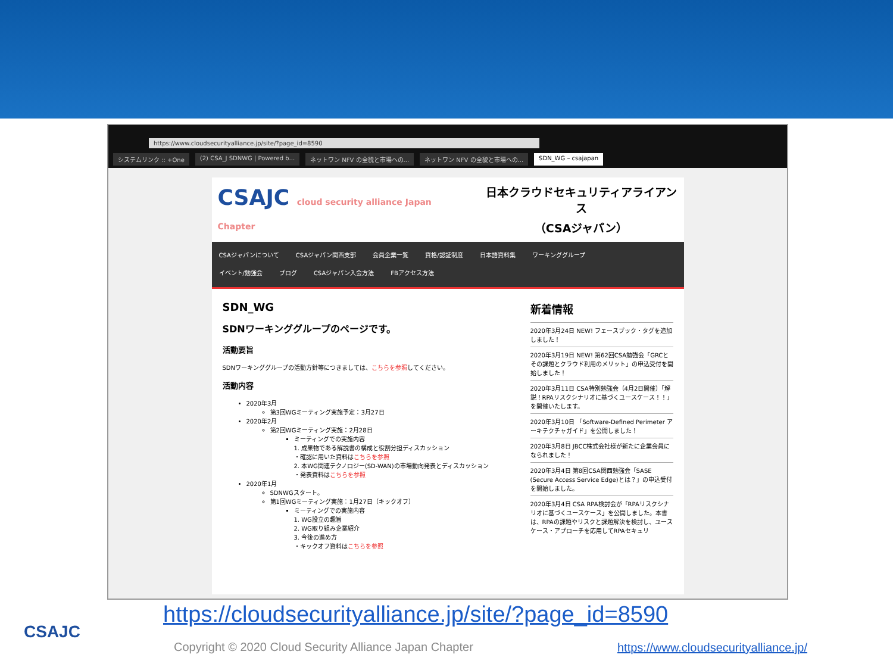https://www.cloudsecurityalliance.jp/site/?page_id=8590
システムリンク :: +One (2) CSA_J SDNWG | Powered b... ネットワン NFV の全貌と市場への... ネットワン NFV の全貌と市場への... SDN_WG – csajapan
CSAJC cloud security alliance Japan Chapter
日本クラウドセキュリティアライアンス
（CSAジャパン）
CSAジャパンについて CSAジャパン関西支部 会員企業一覧 資格/認証制度 日本語資料集 ワーキンググループ
イベント/勉強会 ブログ CSAジャパン入会方法 FBアクセス方法
SDN_WG
SDNワーキンググループのページです。
活動要旨
SDNワーキンググループの活動方針等につきましては、こちらを参照してください。
活動内容
2020年3月
第3回WGミーティング実施予定：3月27日
2020年2月
第2回WGミーティング実施：2月28日
ミーティングでの実施内容
1. 成果物である解説書の構成と役割分担ディスカッション
・確認に用いた資料はこちらを参照
2. 本WG関連テクノロジー(SD-WAN)の市場動向発表とディスカッション
・発表資料はこちらを参照
2020年1月
SDNWGスタート。
第1回WGミーティング実施：1月27日（キックオフ）
ミーティングでの実施内容
1. WG設立の趣旨
2. WG取り組み企業紹介
3. 今後の進め方
・キックオフ資料はこちらを参照
新着情報
2020年3月24日 NEW! フェースブック・タグを追加しました！
2020年3月19日 NEW! 第62回CSA勉強会「GRCとその課題とクラウド利用のメリット」の申込受付を開始しました！
2020年3月11日 CSA特別勉強会（4月2日開催）「解説！RPAリスクシナリオに基づくユースケース！！」を開催いたします。
2020年3月10日 「Software-Defined Perimeter アーキテクチャガイド」を公開しました！
2020年3月8日 JBCC株式会社様が新たに企業会員になられました！
2020年3月4日 第8回CSA関西勉強会「SASE (Secure Access Service Edge)とは？」の申込受付を開始しました。
2020年3月4日 CSA RPA検討会が「RPAリスクシナリオに基づくユースケース」を公開しました。本書は、RPAの課題やリスクと課題解決を検討し、ユースケース・アプローチを応用してRPAセキュリ
CSAJC
https://cloudsecurityalliance.jp/site/?page_id=8590
Copyright © 2020 Cloud Security Alliance Japan Chapter
https://www.cloudsecurityalliance.jp/